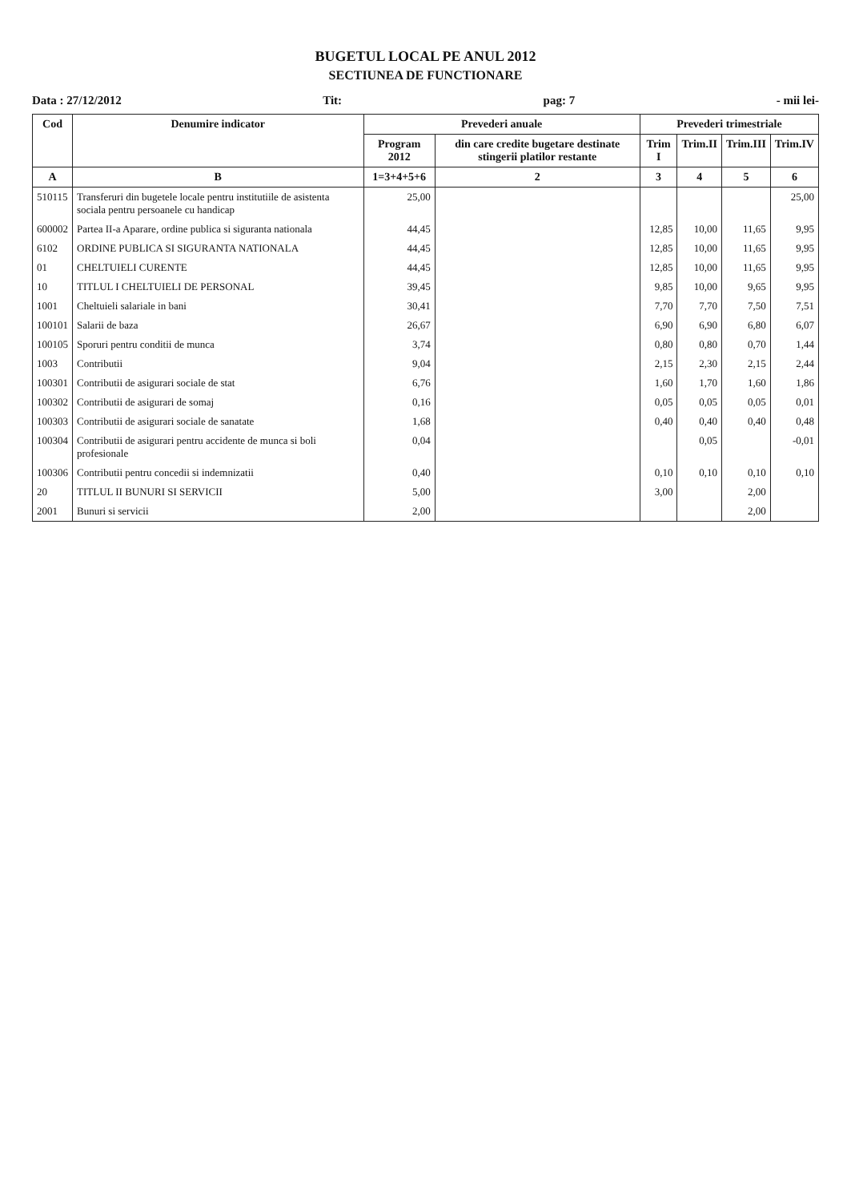BUGETUL LOCAL PE ANUL 2012
SECTIUNEA DE FUNCTIONARE
Data : 27/12/2012 Tit: pag: 7 - mii lei-
| Cod | Denumire indicator | Prevederi anuale | | Prevederi trimestriale | | | |
| --- | --- | --- | --- | --- | --- | --- | --- |
| | | Program 2012 | din care credite bugetare destinate stingerii platilor restante | Trim I | Trim.II | Trim.III | Trim.IV |
| A | B | 1=3+4+5+6 | 2 | 3 | 4 | 5 | 6 |
| 510115 | Transferuri din bugetele locale pentru institutiile de asistenta sociala pentru persoanele cu handicap | 25,00 | | | | | 25,00 |
| 600002 | Partea II-a Aparare, ordine publica si siguranta nationala | 44,45 | | 12,85 | 10,00 | 11,65 | 9,95 |
| 6102 | ORDINE PUBLICA SI SIGURANTA NATIONALA | 44,45 | | 12,85 | 10,00 | 11,65 | 9,95 |
| 01 | CHELTUIELI CURENTE | 44,45 | | 12,85 | 10,00 | 11,65 | 9,95 |
| 10 | TITLUL I CHELTUIELI DE PERSONAL | 39,45 | | 9,85 | 10,00 | 9,65 | 9,95 |
| 1001 | Cheltuieli salariale in bani | 30,41 | | 7,70 | 7,70 | 7,50 | 7,51 |
| 100101 | Salarii de baza | 26,67 | | 6,90 | 6,90 | 6,80 | 6,07 |
| 100105 | Sporuri pentru conditii de munca | 3,74 | | 0,80 | 0,80 | 0,70 | 1,44 |
| 1003 | Contributii | 9,04 | | 2,15 | 2,30 | 2,15 | 2,44 |
| 100301 | Contributii de asigurari sociale de stat | 6,76 | | 1,60 | 1,70 | 1,60 | 1,86 |
| 100302 | Contributii de asigurari de somaj | 0,16 | | 0,05 | 0,05 | 0,05 | 0,01 |
| 100303 | Contributii de asigurari sociale de sanatate | 1,68 | | 0,40 | 0,40 | 0,40 | 0,48 |
| 100304 | Contributii de asigurari pentru accidente de munca si boli profesionale | 0,04 | | | 0,05 | | -0,01 |
| 100306 | Contributii pentru concedii si indemnizatii | 0,40 | | 0,10 | 0,10 | 0,10 | 0,10 |
| 20 | TITLUL II BUNURI SI SERVICII | 5,00 | | 3,00 | | 2,00 | |
| 2001 | Bunuri si servicii | 2,00 | | | | 2,00 | |